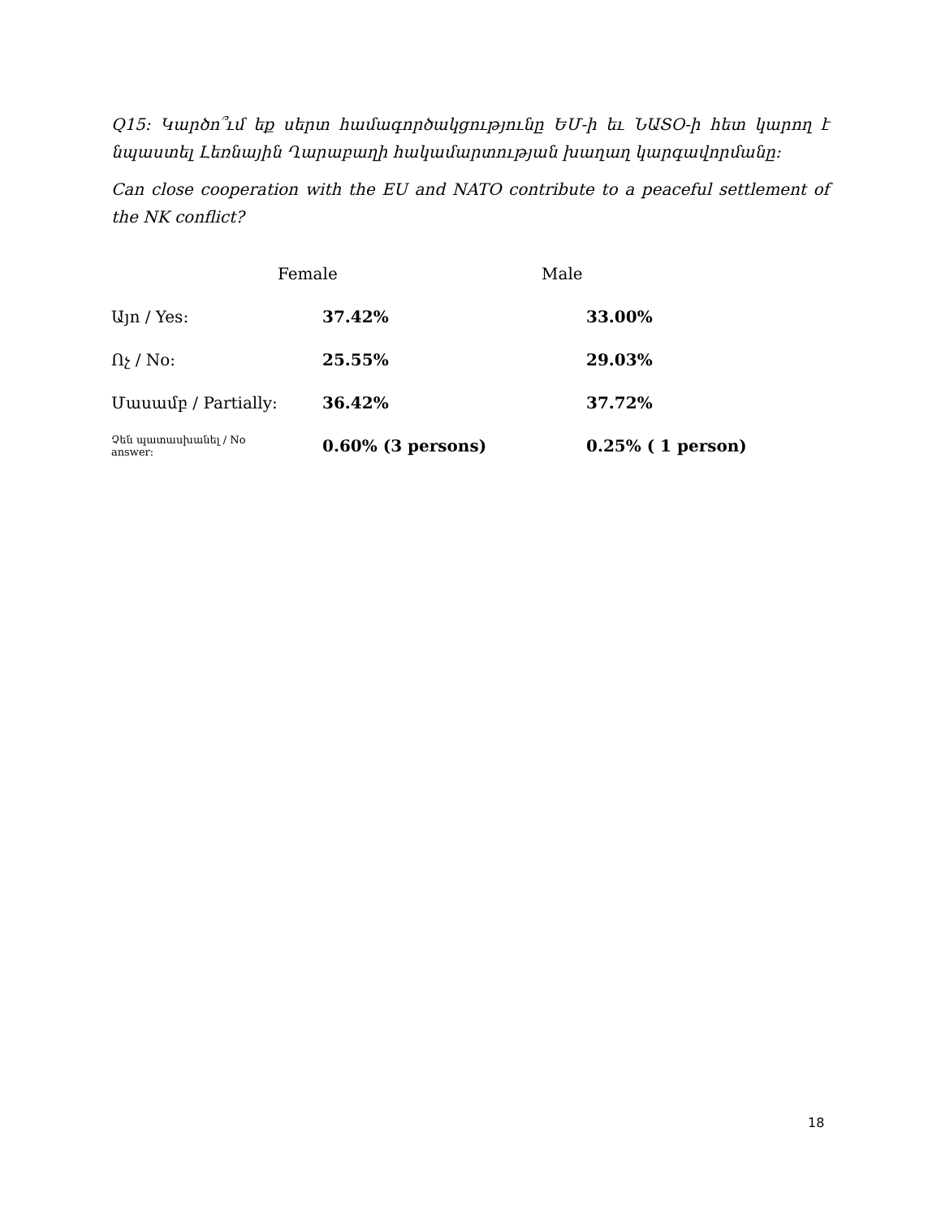Q15: Կարծո՞ւմ եք սերտ համագործակցությունը ԵՄ-ի եւ ՆԱՏՕ-ի հետ կարող է նպաստել Լեռնային Ղարաբաղի հակամարտության խաղաղ կարգավորմանը:
Can close cooperation with the EU and NATO contribute to a peaceful settlement of the NK conflict?
| | Female | Male |
| --- | --- | --- |
| Այո / Yes: | 37.42% | 33.00% |
| Ոչ / No: | 25.55% | 29.03% |
| Մասամբ / Partially: | 36.42% | 37.72% |
| Չեն պատասխանել / No answer: | 0.60% (3 persons) | 0.25% ( 1 person) |
18